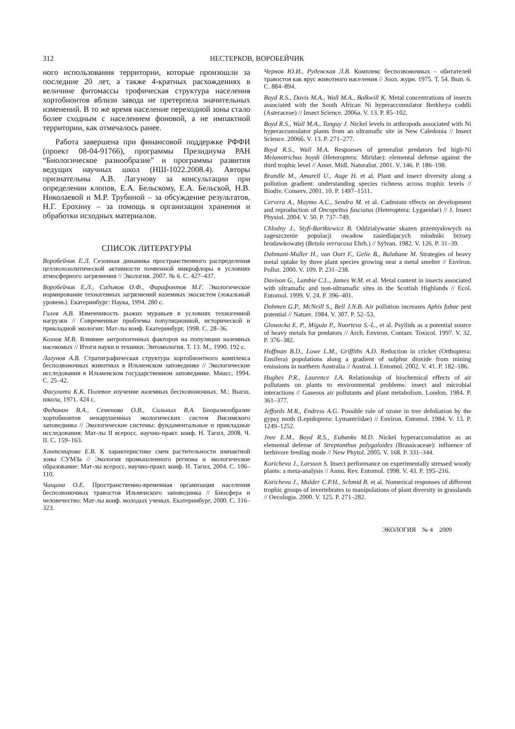312 НЕСТЕРКОВ, ВОРОБЕЙЧИК
ного использования территории, которые произошли за последние 20 лет, а также 4-кратных расхождениях в величине фитомассы трофическая структура населения хортобионтов вблизи завода не претерпела значительных изменений. В то же время население переходной зоны стало более сходным с населением фоновой, а не импактной территории, как отмечалось ранее.
Работа завершена при финансовой поддержке РФФИ (проект 08-04-91766), программы Президиума РАН “Биологическое разнообразие” и программы развития ведущих научных школ (НШ-1022.2008.4). Авторы признательны А.В. Лагунову за консультации при определении клопов, Е.А. Бельскому, Е.А. Бельской, Н.В. Николаевой и М.Р. Трубиной – за обсуждение результатов, Н.Г. Ерохину – за помощь в организации хранения и обработки исходных материалов.
СПИСОК ЛИТЕРАТУРЫ
Воробейчик Е.Л. Сезонная динамика пространственного распределения целлюлозолитической активности почвенной микрофлоры в условиях атмосферного загрязнения // Экология. 2007. № 6. С. 427–437.
Воробейчик Е.Л., Садыков О.Ф., Фарафонтов М.Г. Экологическое нормирование техногенных загрязнений наземных экосистем (локальный уровень). Екатеринбург: Наука, 1994. 280 с.
Гилев А.В. Изменчивость рыжих муравьев в условиях техногенной нагрузки // Современные проблемы популяционной, исторической и прикладной экологии: Мат-лы конф. Екатеринбург, 1998. С. 28–36.
Козлов М.В. Влияние антропогенных факторов на популяции наземных насекомых // Итоги науки и техники: Энтомология. Т. 13. М., 1990. 192 с.
Лагунов А.В. Стратиграфическая структура хортобионтного комплекса беспозвоночных животных в Ильменском заповеднике // Экологические исследования в Ильменском государственном заповеднике. Миасс, 1994. С. 25–42.
Фасулати К.К. Полевое изучение наземных беспозвоночных. М.: Высш. школа, 1971. 424 с.
Федюнин В.А., Семенова О.В., Сильных В.А. Биоразнообразие хортобионтов ненарушенных экологических систем Висимского заповедника // Экологические системы: фундаментальные и прикладные исследования: Мат-лы II всеросс. научно-практ. конф. Н. Тагил, 2008. Ч. II. С. 159–163.
Хантемирова Е.В. К характеристике смен растительности импактной зоны СУМЗа // Экология промышленного региона и экологическое образование: Мат-лы всеросс. научно-практ. конф. Н. Тагил, 2004. С. 106–110.
Чащина О.Е. Пространственно-временная организация населения беспозвоночных травостоя Ильменского заповедника // Биосфера и человечество: Мат-лы конф. молодых ученых. Екатеринбург, 2000. С. 316–323.
Чернов Ю.И., Руденская Л.В. Комплекс беспозвоночных – обитателей травостоя как ярус животного населения // Зоол. журн. 1975. Т. 54. Вып. 6. С. 884–894.
Boyd R.S., Davis M.A., Wall M.A., Balkwill K. Metal concentrations of insects associated with the South African Ni hyperaccumulator Berkheya coddii (Asteraceae) // Insect Science. 2006a. V. 13. P. 85–102.
Boyd R.S., Wall M.A., Tanguy J. Nickel levels in arthropods associated with Ni hyperaccumulator plants from an ultramafic site in New Caledonia // Insect Science. 2006б. V. 13. P. 271–277.
Boyd R.S., Wall M.A. Responses of generalist predators fed high-Ni Melanotrichus boydi (Heteroptera: Miridae): elemental defense against the third trophic level // Amer. Midl. Naturalist. 2001. V. 146. P. 186–198.
Brandle M., Amarell U., Auge H. et al. Plant and insect diversity along a pollution gradient: understanding species richness across trophic levels // Biodiv. Conserv. 2001. 10. P. 1497–1511.
Cervera A., Maymo A.C., Sendra M. et al. Cadmium effects on development and reproduction of Oncopeltus fasciatus (Heteroptera: Lygaeidae) // J. Insect Physiol. 2004. V. 50. P. 737–749.
Chlodny J., Styfi-Bartkiewicz B. Oddzialywanie skazen przemyslowych na zageszczenie populacji owadow zasiedlajacych mlodniki brzozy brodawkowatej (Betula verrucosa Ehrh.) // Sylvan. 1982. V. 126. P. 31–39.
Dahmani-Muller H., van Oort F., Gelie B., Balabane M. Strategies of heavy metal uptake by three plant species growing near a metal smelter // Environ. Pollut. 2000. V. 109. P. 231–238.
Davison G., Lambie C.L., James W.M. et al. Metal content in insects associated with ultramafic and non-ultramafic sites in the Scottish Highlands // Ecol. Entomol. 1999. V. 24. P. 396–401.
Dohmen G.P., McNeill S., Bell J.N.B. Air pollution increases Aphis fabae pest potential // Nature. 1984. V. 307. P. 52–53.
Glowacka E. P., Migula P., Nuorteva S.-L., et al. Psyllids as a potential source of heavy metals for predators // Arch. Environ. Contam. Toxicol. 1997. V. 32. P. 376–382.
Hoffman B.D., Lowe L.M., Griffiths A.D. Reduction in cricket (Orthoptera: Ensifera) populations along a gradient of sulphur dioxide from mining emissions in northern Australia // Austral. J. Entomol. 2002. V. 41. P. 182–186.
Hughes P.R., Laurence J.A. Relationship of biochemical effects of air pollutants on plants to environmental problems: insect and microbial interactions // Gaseous air pollutants and plant metabolism. London, 1984. P. 361–377.
Jeffords M.R., Endress A.G. Possible role of ozone in tree defoliation by the gypsy moth (Lepidoptera: Lymantriidae) // Environ. Entomol. 1984. V. 13. P. 1249–1252.
Jnee E.M., Boyd R.S., Eubanks M.D. Nickel hyperaccumulation as an elemental defense of Streptanthus polygaloides (Brassicaceae): influence of herbivore feeding mode // New Phytol. 2005. V. 168. P. 331–344.
Koricheva J., Larsson S. Insect performance on experimentally stressed woody plants: a meta-analysis // Annu. Rev. Entomol. 1998. V. 43. P. 195–216.
Koricheva J., Mulder C.P.H., Schmid B. et al. Numerical responses of different trophic groups of invertebrates to manipulations of plant diversity in grasslands // Oecologia. 2000. V. 125. P. 271–282.
ЭКОЛОГИЯ № 4 2009